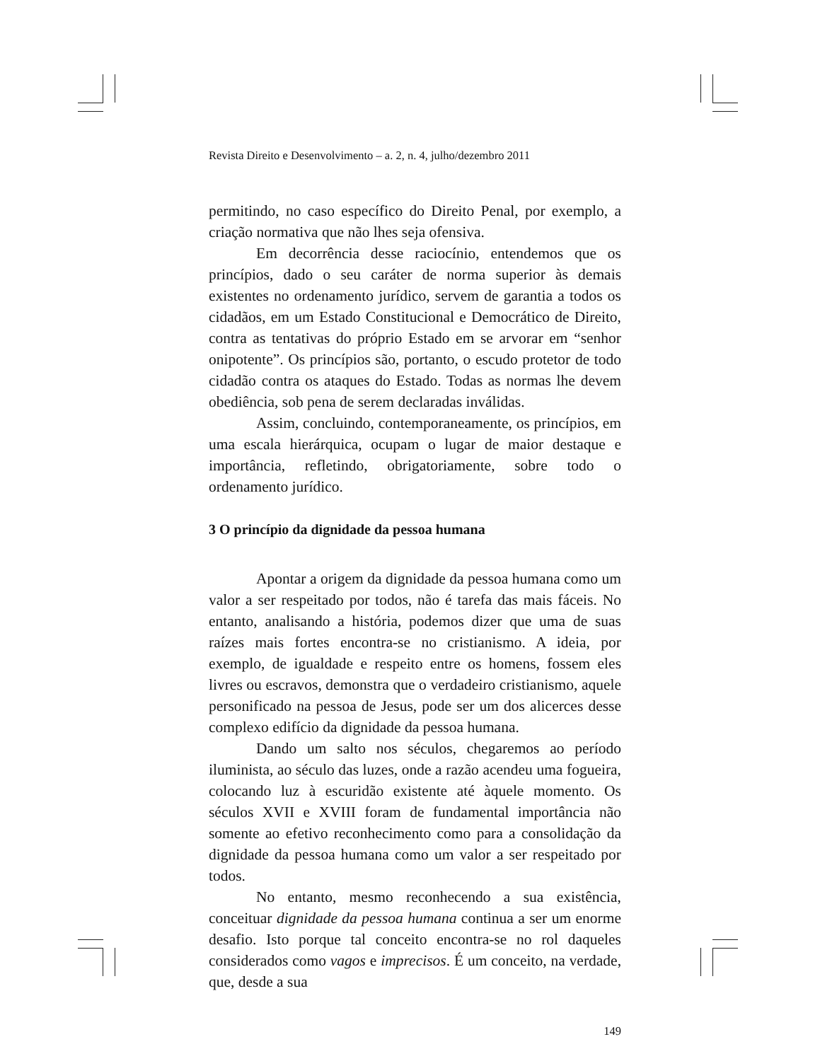Revista Direito e Desenvolvimento – a. 2, n. 4, julho/dezembro 2011
permitindo, no caso específico do Direito Penal, por exemplo, a criação normativa que não lhes seja ofensiva.
Em decorrência desse raciocínio, entendemos que os princípios, dado o seu caráter de norma superior às demais existentes no ordenamento jurídico, servem de garantia a todos os cidadãos, em um Estado Constitucional e Democrático de Direito, contra as tentativas do próprio Estado em se arvorar em “senhor onipotente”. Os princípios são, portanto, o escudo protetor de todo cidadão contra os ataques do Estado. Todas as normas lhe devem obediência, sob pena de serem declaradas inválidas.
Assim, concluindo, contemporaneamente, os princípios, em uma escala hierárquica, ocupam o lugar de maior destaque e importância, refletindo, obrigatoriamente, sobre todo o ordenamento jurídico.
3 O princípio da dignidade da pessoa humana
Apontar a origem da dignidade da pessoa humana como um valor a ser respeitado por todos, não é tarefa das mais fáceis. No entanto, analisando a história, podemos dizer que uma de suas raízes mais fortes encontra-se no cristianismo. A ideia, por exemplo, de igualdade e respeito entre os homens, fossem eles livres ou escravos, demonstra que o verdadeiro cristianismo, aquele personificado na pessoa de Jesus, pode ser um dos alicerces desse complexo edifício da dignidade da pessoa humana.
Dando um salto nos séculos, chegaremos ao período iluminista, ao século das luzes, onde a razão acendeu uma fogueira, colocando luz à escuridão existente até àquele momento. Os séculos XVII e XVIII foram de fundamental importância não somente ao efetivo reconhecimento como para a consolidação da dignidade da pessoa humana como um valor a ser respeitado por todos.
No entanto, mesmo reconhecendo a sua existência, conceituar dignidade da pessoa humana continua a ser um enorme desafio. Isto porque tal conceito encontra-se no rol daqueles considerados como vagos e imprecisos. É um conceito, na verdade, que, desde a sua
149